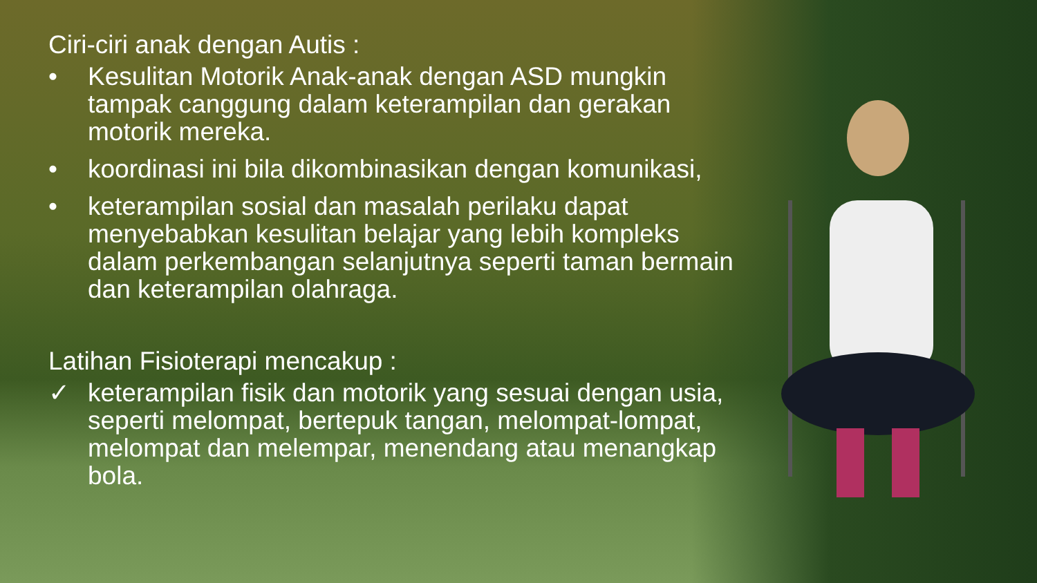Ciri-ciri anak dengan Autis :
• Kesulitan Motorik Anak-anak dengan ASD mungkin tampak canggung dalam keterampilan dan gerakan motorik mereka.
• koordinasi ini bila dikombinasikan dengan komunikasi,
• keterampilan sosial dan masalah perilaku dapat menyebabkan kesulitan belajar yang lebih kompleks dalam perkembangan selanjutnya seperti taman bermain dan keterampilan olahraga.
Latihan Fisioterapi mencakup :
✓ keterampilan fisik dan motorik yang sesuai dengan usia, seperti melompat, bertepuk tangan, melompat-lompat, melompat dan melempar, menendang atau menangkap bola.